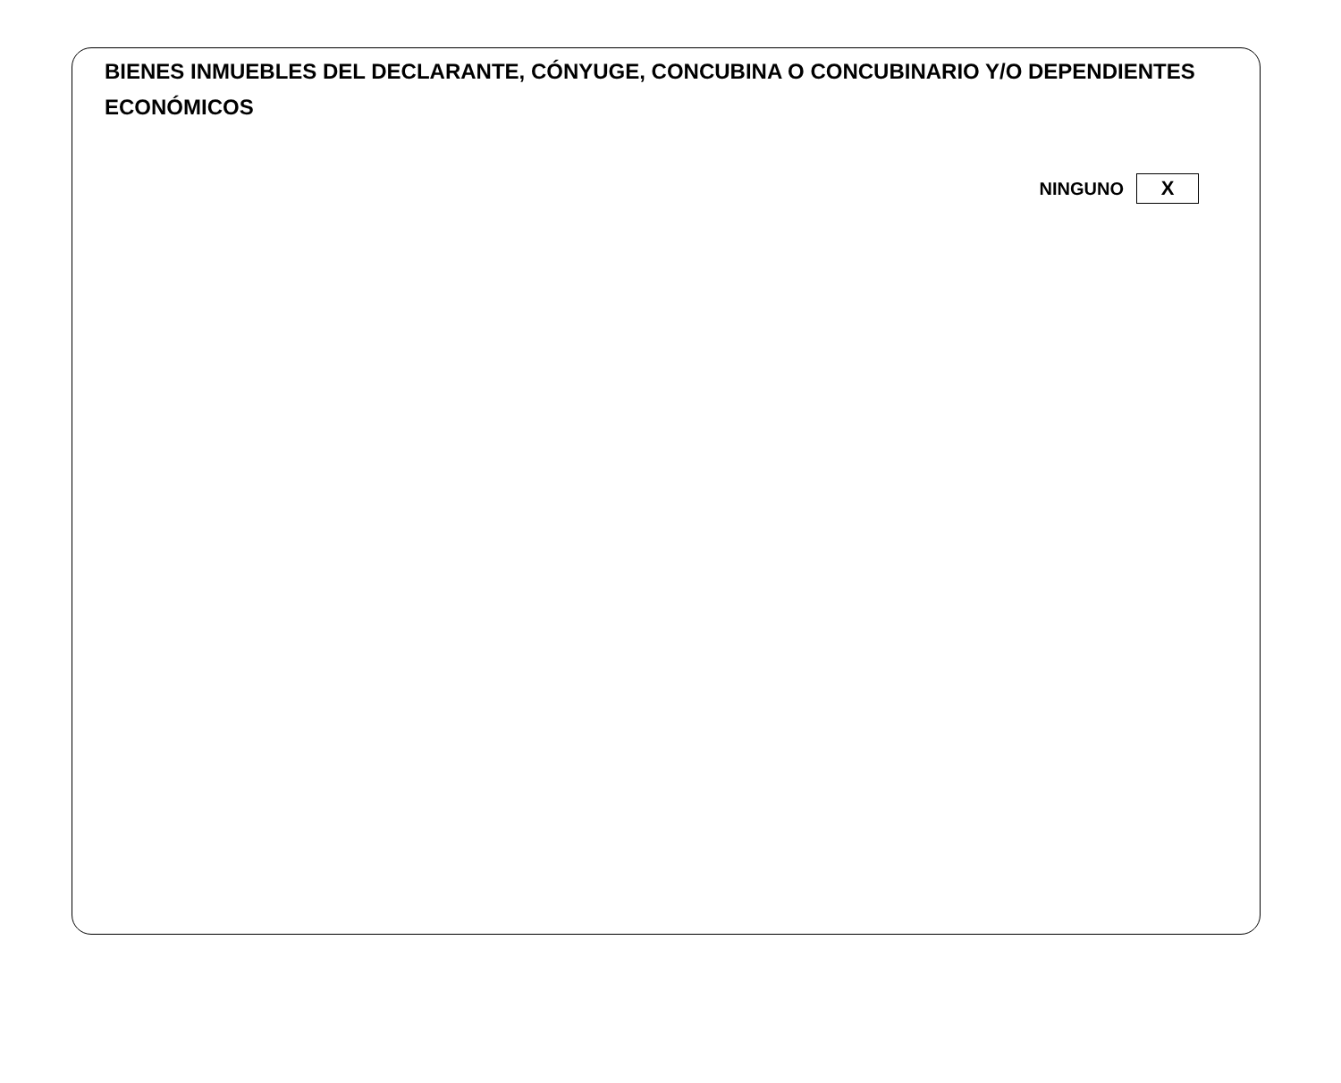BIENES INMUEBLES DEL DECLARANTE, CÓNYUGE, CONCUBINA O CONCUBINARIO Y/O DEPENDIENTES ECONÓMICOS
NINGUNO X